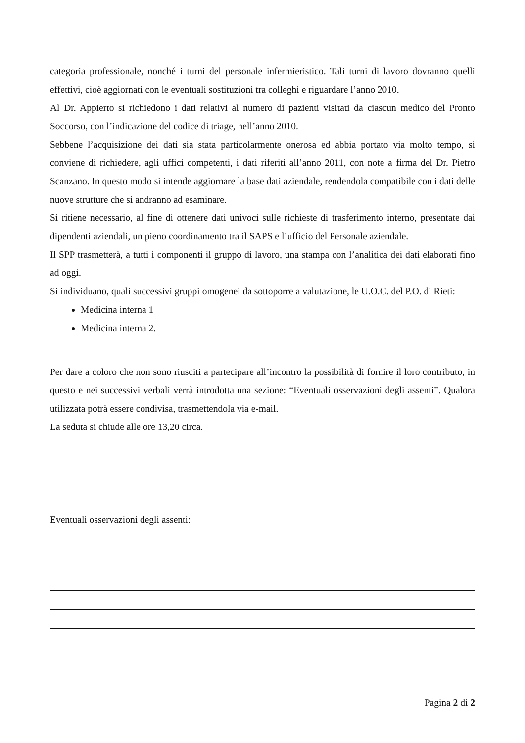categoria professionale, nonché i turni del personale infermieristico. Tali turni di lavoro dovranno quelli effettivi, cioè aggiornati con le eventuali sostituzioni tra colleghi e riguardare l’anno 2010.
Al Dr. Appierto si richiedono i dati relativi al numero di pazienti visitati da ciascun medico del Pronto Soccorso, con l’indicazione del codice di triage, nell’anno 2010.
Sebbene l’acquisizione dei dati sia stata particolarmente onerosa ed abbia portato via molto tempo, si conviene di richiedere, agli uffici competenti, i dati riferiti all’anno 2011, con note a firma del Dr. Pietro Scanzano. In questo modo si intende aggiornare la base dati aziendale, rendendola compatibile con i dati delle nuove strutture che si andranno ad esaminare.
Si ritiene necessario, al fine di ottenere dati univoci sulle richieste di trasferimento interno, presentate dai dipendenti aziendali, un pieno coordinamento tra il SAPS e l’ufficio del Personale aziendale.
Il SPP trasmetterà, a tutti i componenti il gruppo di lavoro, una stampa con l’analitica dei dati elaborati fino ad oggi.
Si individuano, quali successivi gruppi omogenei da sottoporre a valutazione, le U.O.C. del P.O. di Rieti:
Medicina interna 1
Medicina interna 2.
Per dare a coloro che non sono riusciti a partecipare all’incontro la possibilità di fornire il loro contributo, in questo e nei successivi verbali verrà introdotta una sezione: “Eventuali osservazioni degli assenti”. Qualora utilizzata potrà essere condivisa, trasmettendola via e-mail.
La seduta si chiude alle ore 13,20 circa.
Eventuali osservazioni degli assenti:
Pagina 2 di 2